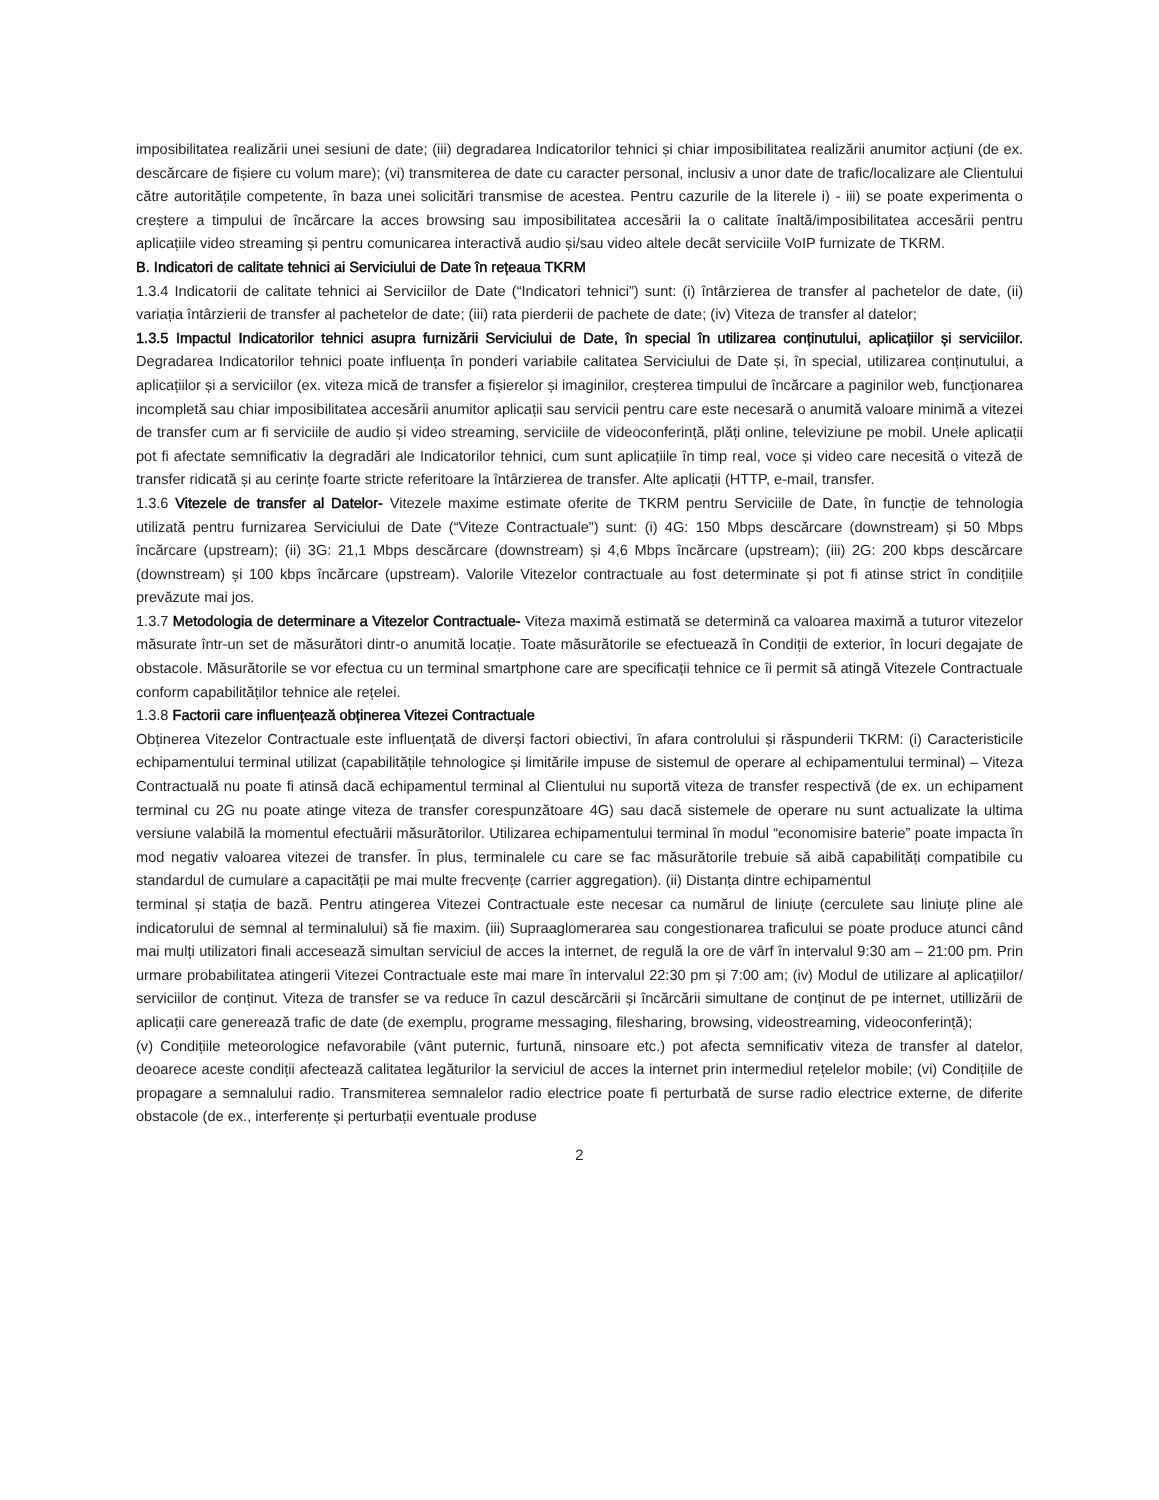imposibilitatea realizării unei sesiuni de date; (iii) degradarea Indicatorilor tehnici și chiar imposibilitatea realizării anumitor acțiuni (de ex. descărcare de fișiere cu volum mare); (vi) transmiterea de date cu caracter personal, inclusiv a unor date de trafic/localizare ale Clientului către autoritățile competente, în baza unei solicitări transmise de acestea. Pentru cazurile de la literele i) - iii) se poate experimenta o creștere a timpului de încărcare la acces browsing sau imposibilitatea accesării la o calitate înaltă/imposibilitatea accesării pentru aplicațiile video streaming și pentru comunicarea interactivă audio și/sau video altele decât serviciile VoIP furnizate de TKRM.
B. Indicatori de calitate tehnici ai Serviciului de Date în rețeaua TKRM
1.3.4 Indicatorii de calitate tehnici ai Serviciilor de Date (“Indicatori tehnici”) sunt: (i) întârzierea de transfer al pachetelor de date, (ii) variația întârzierii de transfer al pachetelor de date; (iii) rata pierderii de pachete de date; (iv) Viteza de transfer al datelor;
1.3.5 Impactul Indicatorilor tehnici asupra furnizării Serviciului de Date, în special în utilizarea conținutului, aplicațiilor și serviciilor. Degradarea Indicatorilor tehnici poate influența în ponderi variabile calitatea Serviciului de Date și, în special, utilizarea conținutului, a aplicațiilor și a serviciilor (ex. viteza mică de transfer a fișierelor și imaginilor, creșterea timpului de încărcare a paginilor web, funcționarea incompletă sau chiar imposibilitatea accesării anumitor aplicații sau servicii pentru care este necesară o anumită valoare minimă a vitezei de transfer cum ar fi serviciile de audio și video streaming, serviciile de videoconferință, plăți online, televiziune pe mobil. Unele aplicații pot fi afectate semnificativ la degradări ale Indicatorilor tehnici, cum sunt aplicațiile în timp real, voce și video care necesită o viteză de transfer ridicată și au cerințe foarte stricte referitoare la întârzierea de transfer. Alte aplicații (HTTP, e-mail, transfer.
1.3.6 Vitezele de transfer al Datelor- Vitezele maxime estimate oferite de TKRM pentru Serviciile de Date, în funcție de tehnologia utilizată pentru furnizarea Serviciului de Date (“Viteze Contractuale”) sunt: (i) 4G: 150 Mbps descărcare (downstream) și 50 Mbps încărcare (upstream); (ii) 3G: 21,1 Mbps descărcare (downstream) și 4,6 Mbps încărcare (upstream); (iii) 2G: 200 kbps descărcare (downstream) și 100 kbps încărcare (upstream). Valorile Vitezelor contractuale au fost determinate și pot fi atinse strict în condițiile prevăzute mai jos.
1.3.7 Metodologia de determinare a Vitezelor Contractuale- Viteza maximă estimată se determină ca valoarea maximă a tuturor vitezelor măsurate într-un set de măsurători dintr-o anumită locație. Toate măsurătorile se efectuează în Condiții de exterior, în locuri degajate de obstacole. Măsurătorile se vor efectua cu un terminal smartphone care are specificații tehnice ce îi permit să atingă Vitezele Contractuale conform capabilităților tehnice ale rețelei.
1.3.8 Factorii care influențează obținerea Vitezei Contractuale
Obținerea Vitezelor Contractuale este influențată de diverși factori obiectivi, în afara controlului și răspunderii TKRM: (i) Caracteristicile echipamentului terminal utilizat (capabilitățile tehnologice și limitările impuse de sistemul de operare al echipamentului terminal) – Viteza Contractuală nu poate fi atinsă dacă echipamentul terminal al Clientului nu suportă viteza de transfer respectivă (de ex. un echipament terminal cu 2G nu poate atinge viteza de transfer corespunzătoare 4G) sau dacă sistemele de operare nu sunt actualizate la ultima versiune valabilă la momentul efectuării măsurătorilor. Utilizarea echipamentului terminal în modul “economisire baterie” poate impacta în mod negativ valoarea vitezei de transfer. În plus, terminalele cu care se fac măsurătorile trebuie să aibă capabilități compatibile cu standardul de cumulare a capacității pe mai multe frecvențe (carrier aggregation). (ii) Distanța dintre echipamentul
terminal și stația de bază. Pentru atingerea Vitezei Contractuale este necesar ca numărul de liniuțe (cerculete sau liniuțe pline ale indicatorului de semnal al terminalului) să fie maxim. (iii) Supraaglomerarea sau congestionarea traficului se poate produce atunci când mai mulți utilizatori finali accesează simultan serviciul de acces la internet, de regulă la ore de vârf în intervalul 9:30 am – 21:00 pm. Prin urmare probabilitatea atingerii Vitezei Contractuale este mai mare în intervalul 22:30 pm și 7:00 am; (iv) Modul de utilizare al aplicațiilor/ serviciilor de conținut. Viteza de transfer se va reduce în cazul descărcării și încărcării simultane de conținut de pe internet, utillizării de aplicații care generează trafic de date (de exemplu, programe messaging, filesharing, browsing, videostreaming, videoconferință);
(v) Condițiile meteorologice nefavorabile (vânt puternic, furtună, ninsoare etc.) pot afecta semnificativ viteza de transfer al datelor, deoarece aceste condiții afectează calitatea legăturilor la serviciul de acces la internet prin intermediul rețelelor mobile; (vi) Condițiile de propagare a semnalului radio. Transmiterea semnalelor radio electrice poate fi perturbată de surse radio electrice externe, de diferite obstacole (de ex., interferențe și perturbații eventuale produse
2